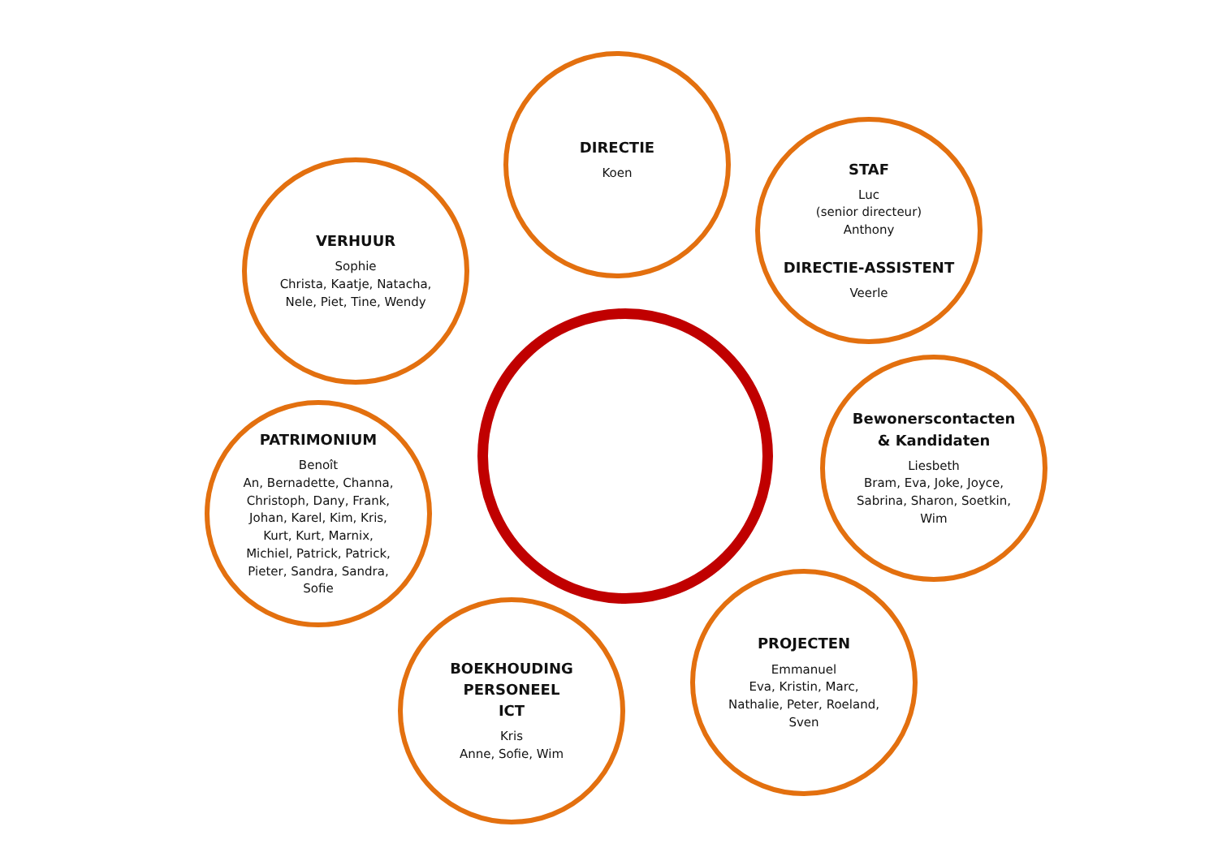DIRECTIE
Koen
VERHUUR
Sophie
Christa, Kaatje, Natacha,
Nele, Piet, Tine, Wendy
STAF
Luc
(senior directeur)
Anthony
DIRECTIE-ASSISTENT
Veerle
Bewonerscontacten
& Kandidaten
Liesbeth
Bram, Eva, Joke, Joyce,
Sabrina, Sharon, Soetkin,
Wim
PATRIMONIUM
Benoît
An, Bernadette, Channa,
Christoph, Dany, Frank,
Johan, Karel, Kim, Kris,
Kurt, Kurt, Marnix,
Michiel, Patrick, Patrick,
Pieter, Sandra, Sandra,
Sofie
BOEKHOUDING
PERSONEEL
ICT
Kris
Anne, Sofie, Wim
PROJECTEN
Emmanuel
Eva, Kristin, Marc,
Nathalie, Peter, Roeland,
Sven